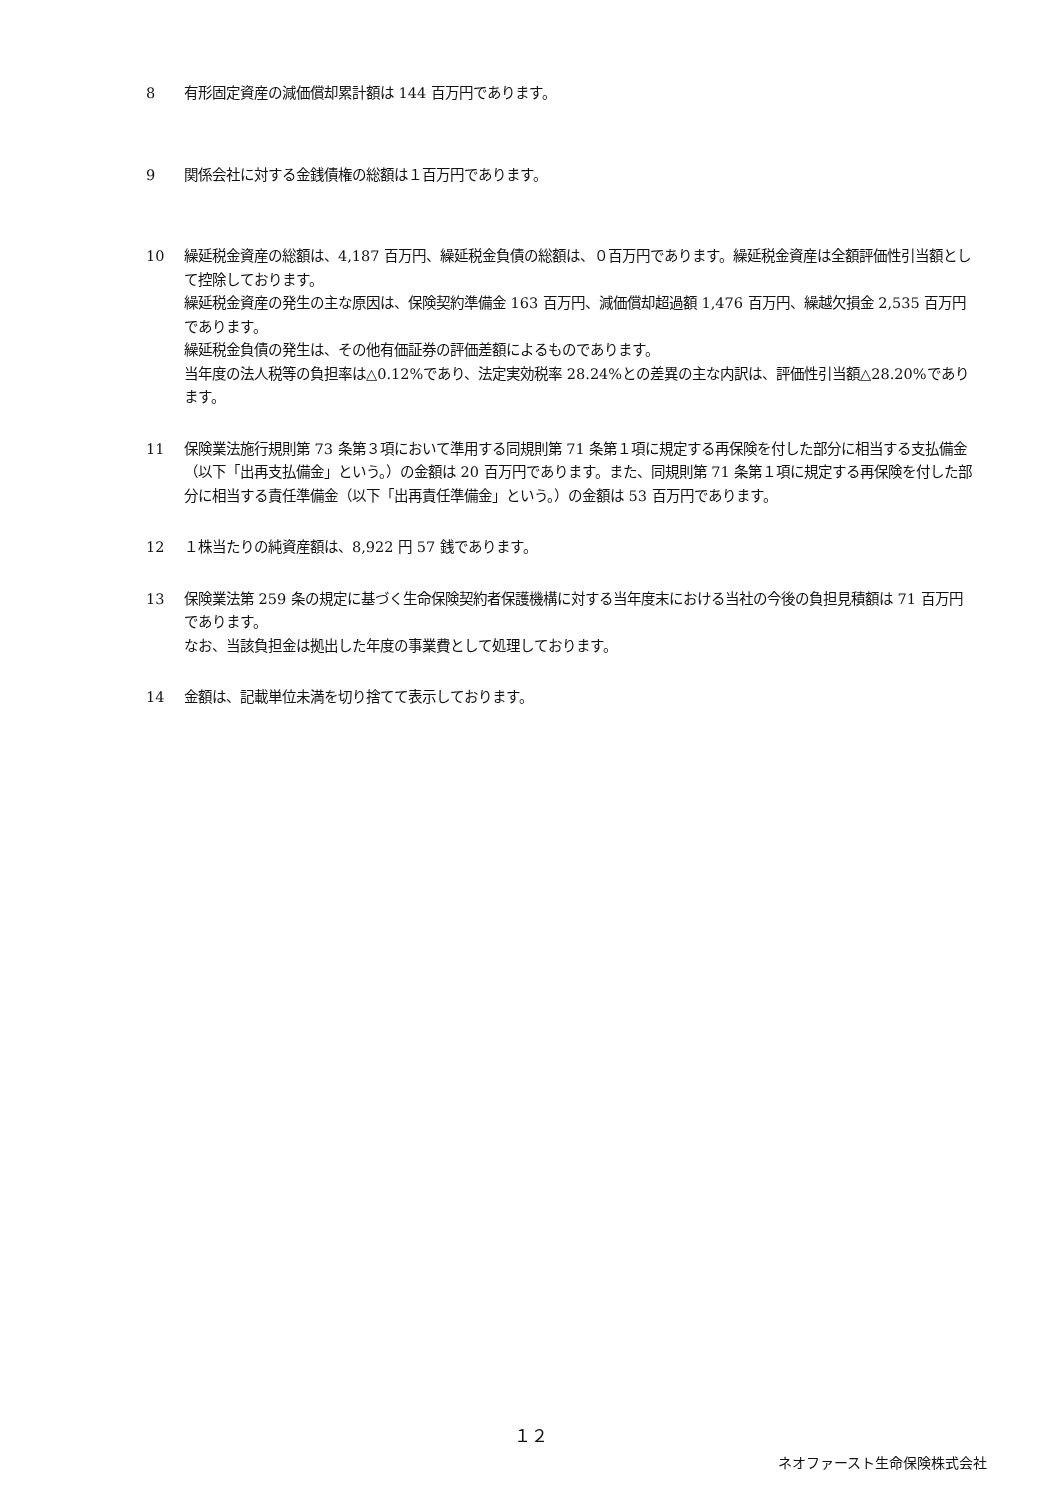8 有形固定資産の減価償却累計額は 144 百万円であります。
9 関係会社に対する金銭債権の総額は１百万円であります。
10 繰延税金資産の総額は、4,187 百万円、繰延税金負債の総額は、０百万円であります。繰延税金資産は全額評価性引当額として控除しております。
繰延税金資産の発生の主な原因は、保険契約準備金 163 百万円、減価償却超過額 1,476 百万円、繰越欠損金 2,535 百万円であります。
繰延税金負債の発生は、その他有価証券の評価差額によるものであります。
当年度の法人税等の負担率は△0.12%であり、法定実効税率 28.24%との差異の主な内訳は、評価性引当額△28.20%であります。
11 保険業法施行規則第 73 条第３項において準用する同規則第 71 条第１項に規定する再保険を付した部分に相当する支払備金（以下「出再支払備金」という。）の金額は 20 百万円であります。また、同規則第 71 条第１項に規定する再保険を付した部分に相当する責任準備金（以下「出再責任準備金」という。）の金額は 53 百万円であります。
12 １株当たりの純資産額は、8,922 円 57 銭であります。
13 保険業法第 259 条の規定に基づく生命保険契約者保護機構に対する当年度末における当社の今後の負担見積額は 71 百万円であります。
なお、当該負担金は拠出した年度の事業費として処理しております。
14 金額は、記載単位未満を切り捨てて表示しております。
１２
ネオファースト生命保険株式会社